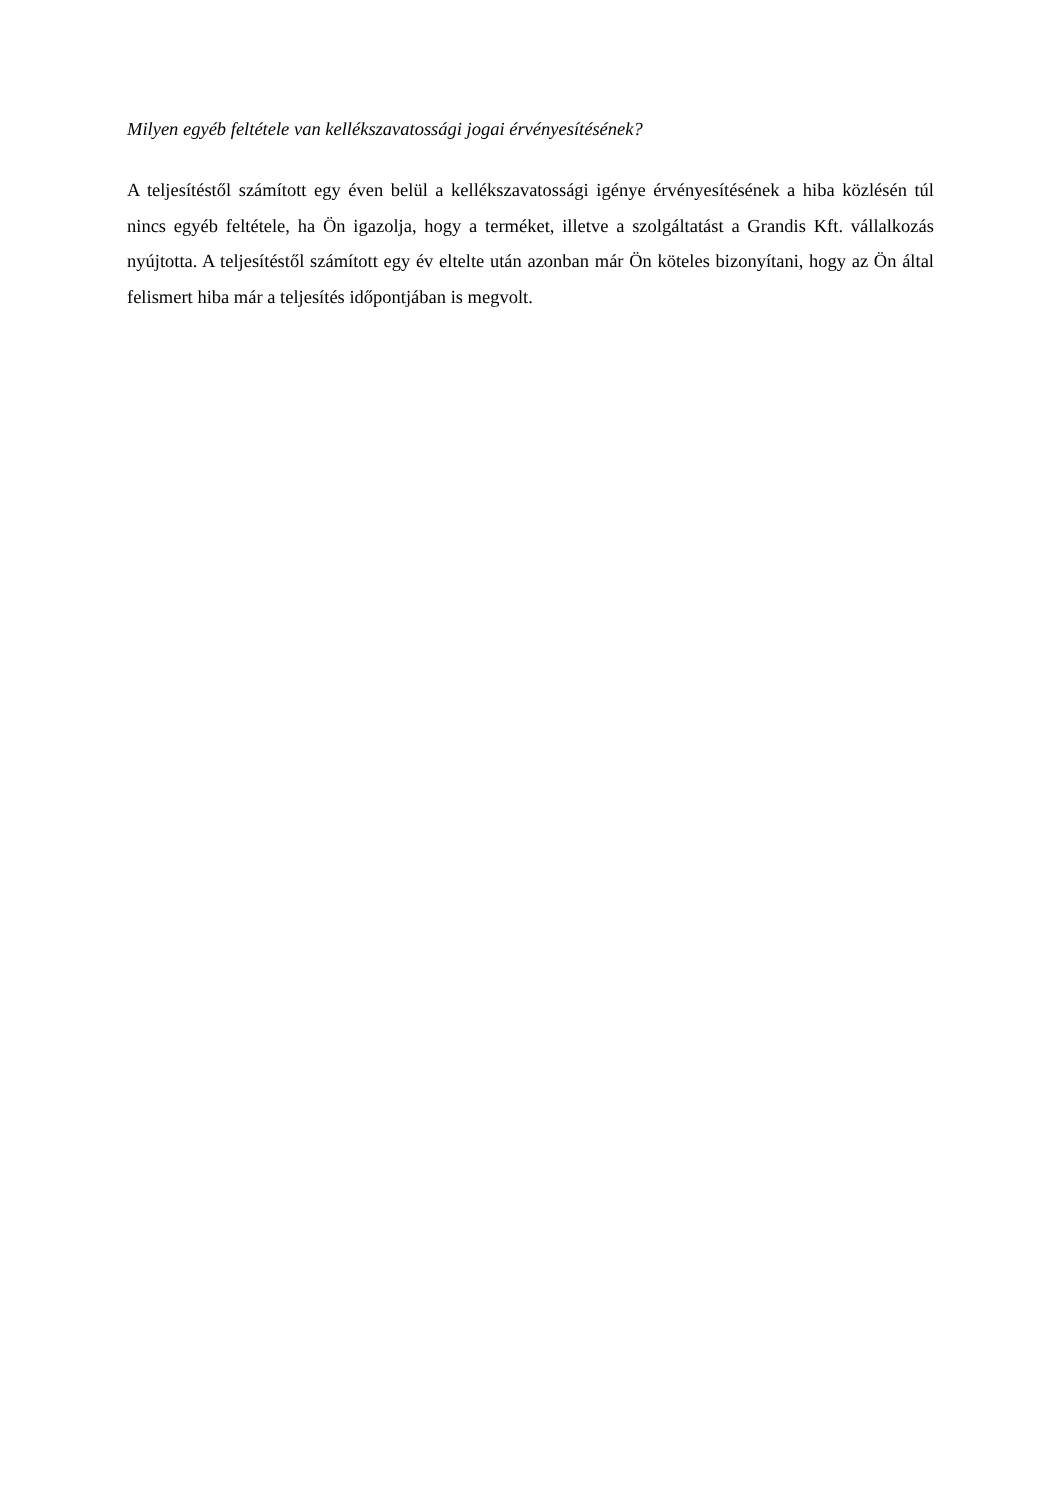Milyen egyéb feltétele van kellékszavatossági jogai érvényesítésének?
A teljesítéstől számított egy éven belül a kellékszavatossági igénye érvényesítésének a hiba közlésén túl nincs egyéb feltétele, ha Ön igazolja, hogy a terméket, illetve a szolgáltatást a Grandis Kft. vállalkozás nyújtotta. A teljesítéstől számított egy év eltelte után azonban már Ön köteles bizonyítani, hogy az Ön által felismert hiba már a teljesítés időpontjában is megvolt.